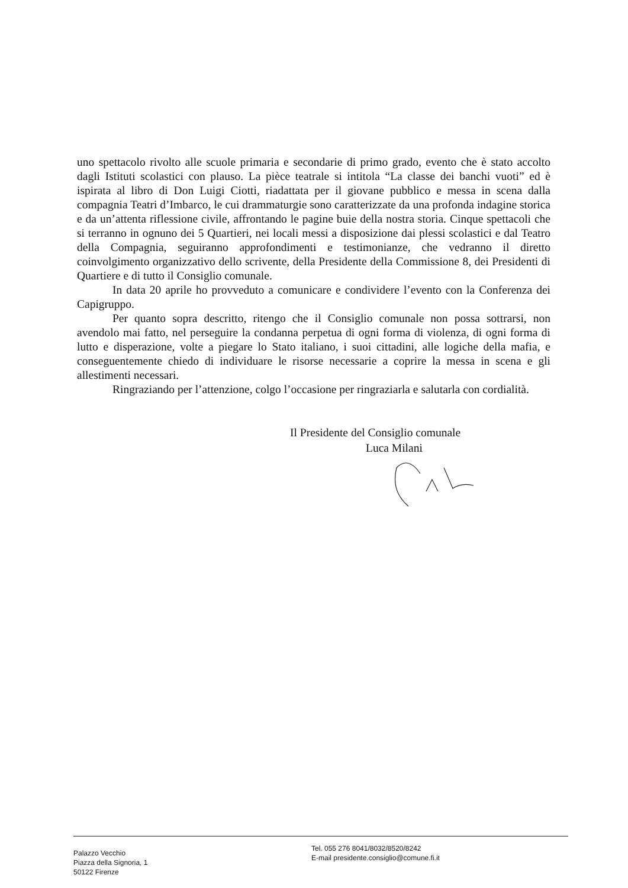uno spettacolo rivolto alle scuole primaria e secondarie di primo grado, evento che è stato accolto dagli Istituti scolastici con plauso. La pièce teatrale si intitola “La classe dei banchi vuoti” ed è ispirata al libro di Don Luigi Ciotti, riadattata per il giovane pubblico e messa in scena dalla compagnia Teatri d’Imbarco, le cui drammaturgie sono caratterizzate da una profonda indagine storica e da un’attenta riflessione civile, affrontando le pagine buie della nostra storia. Cinque spettacoli che si terranno in ognuno dei 5 Quartieri, nei locali messi a disposizione dai plessi scolastici e dal Teatro della Compagnia, seguiranno approfondimenti e testimonianze, che vedranno il diretto coinvolgimento organizzativo dello scrivente, della Presidente della Commissione 8, dei Presidenti di Quartiere e di tutto il Consiglio comunale.
In data 20 aprile ho provveduto a comunicare e condividere l’evento con la Conferenza dei Capigruppo.
Per quanto sopra descritto, ritengo che il Consiglio comunale non possa sottrarsi, non avendolo mai fatto, nel perseguire la condanna perpetua di ogni forma di violenza, di ogni forma di lutto e disperazione, volte a piegare lo Stato italiano, i suoi cittadini, alle logiche della mafia, e conseguentemente chiedo di individuare le risorse necessarie a coprire la messa in scena e gli allestimenti necessari.
Ringraziando per l’attenzione, colgo l’occasione per ringraziarla e salutarla con cordialità.
Il Presidente del Consiglio comunale
Luca Milani
Palazzo Vecchio
Piazza della Signoria, 1
50122 Firenze
Tel. 055 276 8041/8032/8520/8242
E-mail presidente.consiglio@comune.fi.it